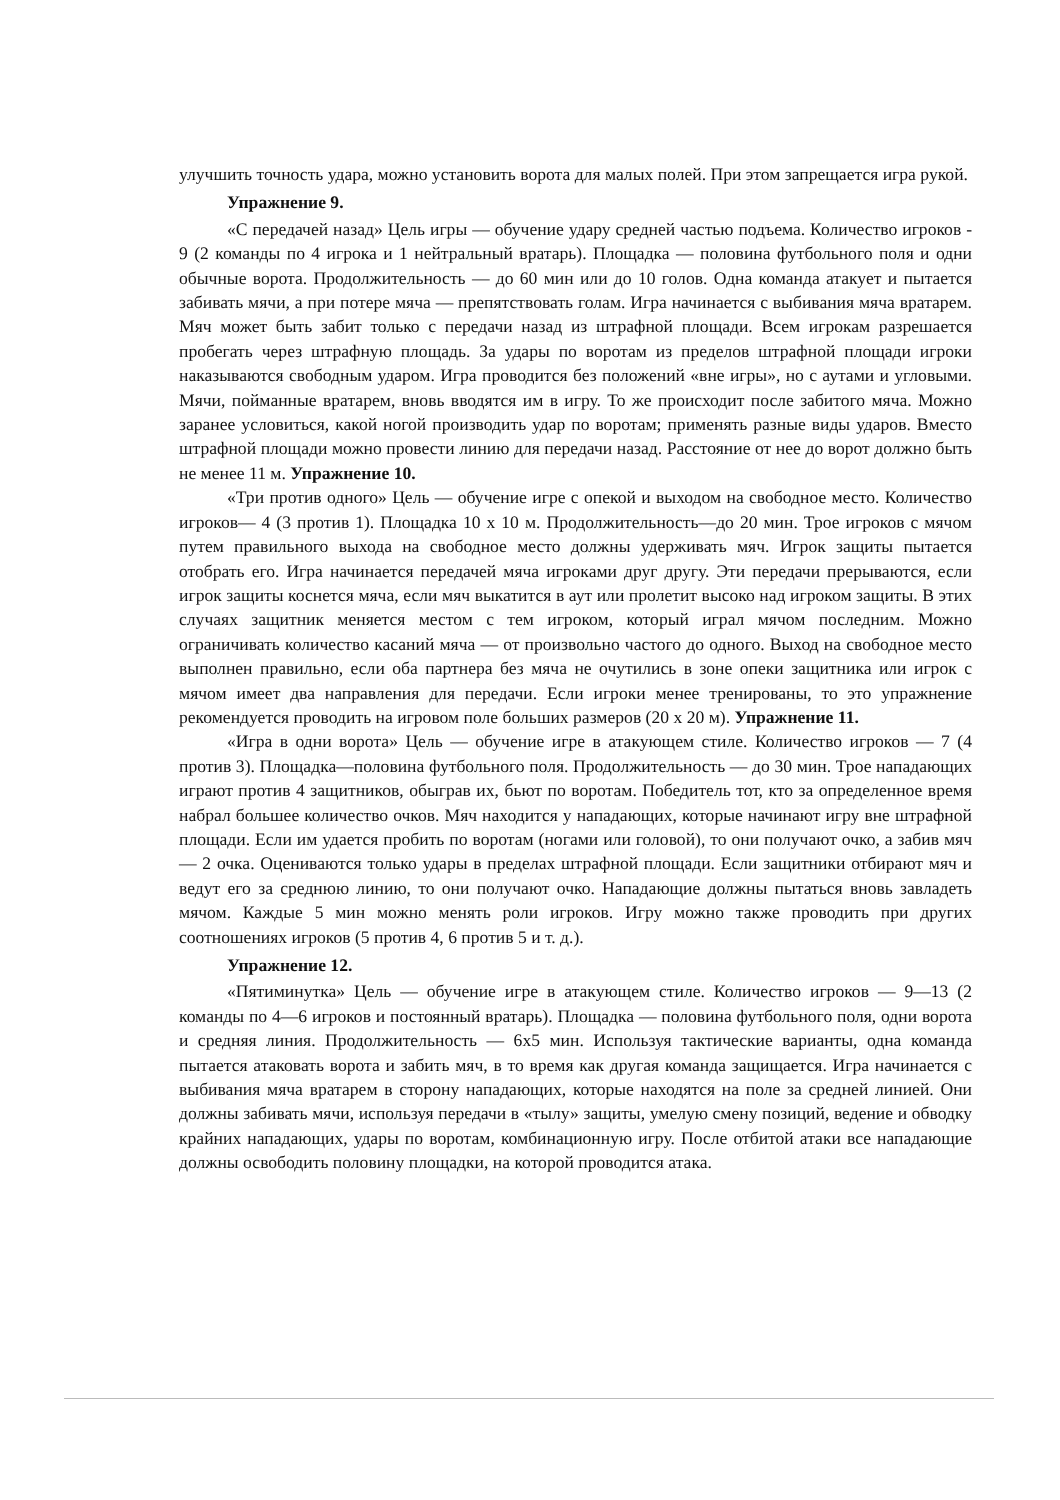улучшить точность удара, можно установить ворота для малых полей. При этом запрещается игра рукой.
Упражнение 9.
«С передачей назад» Цель игры — обучение удару средней частью подъема. Количество игроков - 9 (2 команды по 4 игрока и 1 нейтральный вратарь). Площадка — половина футбольного поля и одни обычные ворота. Продолжительность — до 60 мин или до 10 голов. Одна команда атакует и пытается забивать мячи, а при потере мяча — препятствовать голам. Игра начинается с выбивания мяча вратарем. Мяч может быть забит только с передачи назад из штрафной площади. Всем игрокам разрешается пробегать через штрафную площадь. За удары по воротам из пределов штрафной площади игроки наказываются свободным ударом. Игра проводится без положений «вне игры», но с аутами и угловыми. Мячи, пойманные вратарем, вновь вводятся им в игру. То же происходит после забитого мяча. Можно заранее условиться, какой ногой производить удар по воротам; применять разные виды ударов. Вместо штрафной площади можно провести линию для передачи назад. Расстояние от нее до ворот должно быть не менее 11 м. Упражнение 10.
«Три против одного» Цель — обучение игре с опекой и выходом на свободное место. Количество игроков— 4 (3 против 1). Площадка 10 х 10 м. Продолжительность—до 20 мин. Трое игроков с мячом путем правильного выхода на свободное место должны удерживать мяч. Игрок защиты пытается отобрать его. Игра начинается передачей мяча игроками друг другу. Эти передачи прерываются, если игрок защиты коснется мяча, если мяч выкатится в аут или пролетит высоко над игроком защиты. В этих случаях защитник меняется местом с тем игроком, который играл мячом последним. Можно ограничивать количество касаний мяча — от произвольно частого до одного. Выход на свободное место выполнен правильно, если оба партнера без мяча не очутились в зоне опеки защитника или игрок с мячом имеет два направления для передачи. Если игроки менее тренированы, то это упражнение рекомендуется проводить на игровом поле больших размеров (20 х 20 м). Упражнение 11.
«Игра в одни ворота» Цель — обучение игре в атакующем стиле. Количество игроков — 7 (4 против 3). Площадка—половина футбольного поля. Продолжительность — до 30 мин. Трое нападающих играют против 4 защитников, обыграв их, бьют по воротам. Победитель тот, кто за определенное время набрал большее количество очков. Мяч находится у нападающих, которые начинают игру вне штрафной площади. Если им удается пробить по воротам (ногами или головой), то они получают очко, а забив мяч — 2 очка. Оцениваются только удары в пределах штрафной площади. Если защитники отбирают мяч и ведут его за среднюю линию, то они получают очко. Нападающие должны пытаться вновь завладеть мячом. Каждые 5 мин можно менять роли игроков. Игру можно также проводить при других соотношениях игроков (5 против 4, 6 против 5 и т. д.).
Упражнение 12.
«Пятиминутка» Цель — обучение игре в атакующем стиле. Количество игроков — 9—13 (2 команды по 4—6 игроков и постоянный вратарь). Площадка — половина футбольного поля, одни ворота и средняя линия. Продолжительность — 6x5 мин. Используя тактические варианты, одна команда пытается атаковать ворота и забить мяч, в то время как другая команда защищается. Игра начинается с выбивания мяча вратарем в сторону нападающих, которые находятся на поле за средней линией. Они должны забивать мячи, используя передачи в «тылу» защиты, умелую смену позиций, ведение и обводку крайних нападающих, удары по воротам, комбинационную игру. После отбитой атаки все нападающие должны освободить половину площадки, на которой проводится атака.